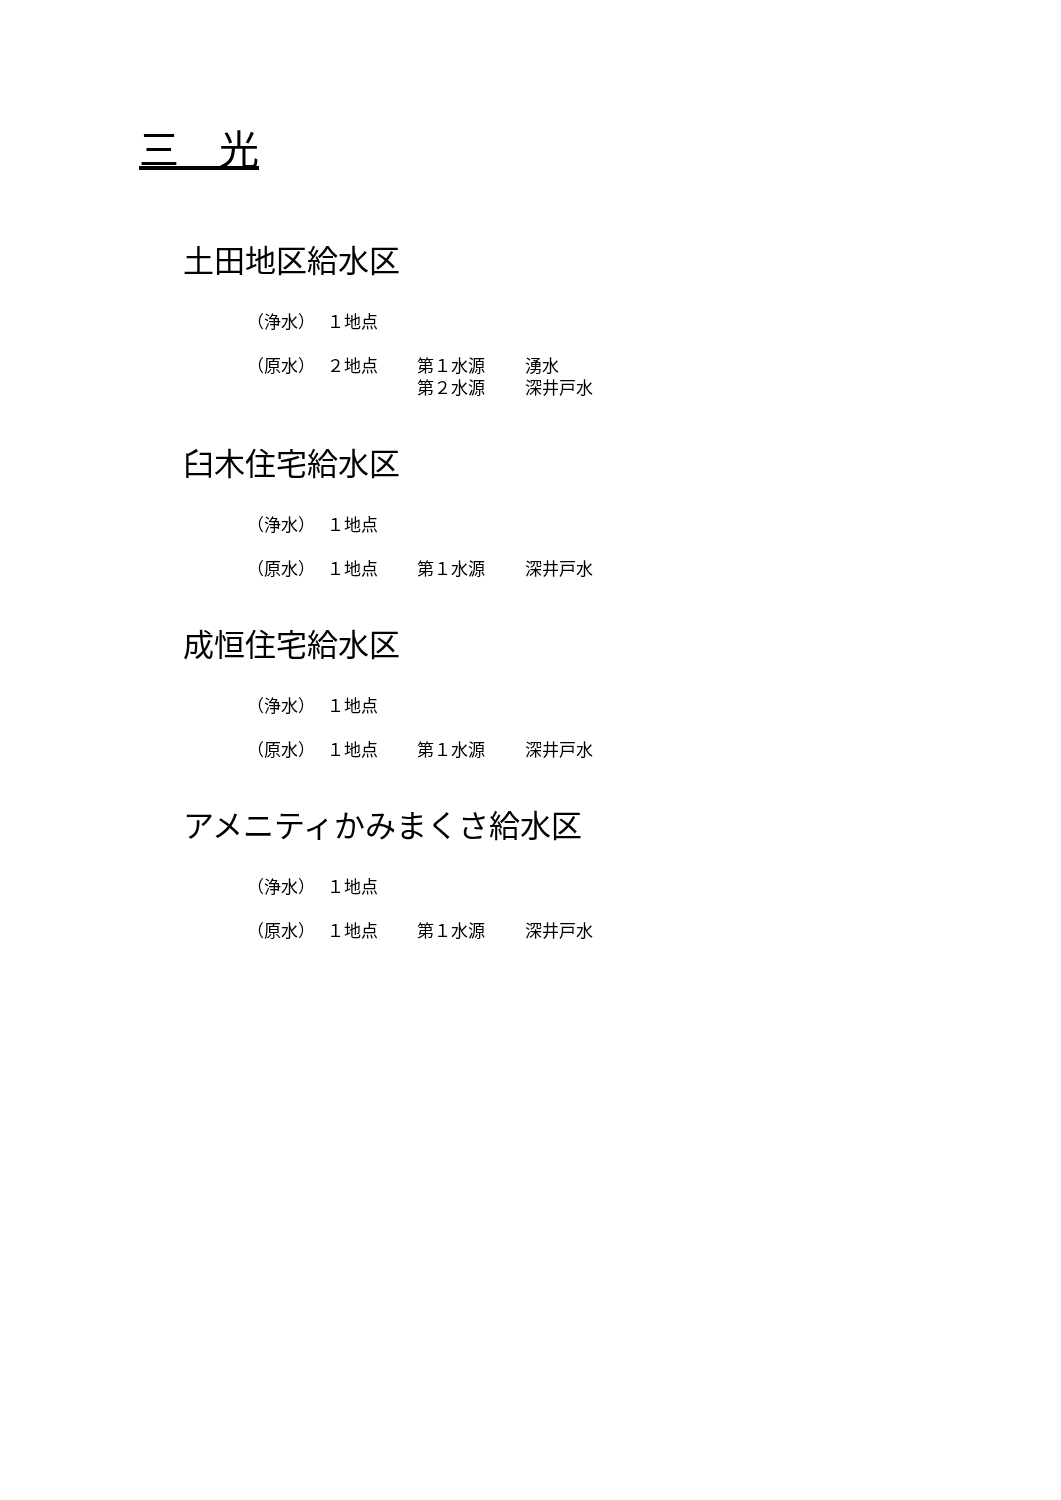三　光
土田地区給水区
（浄水） １地点
（原水） ２地点 第１水源 湧水
第２水源 深井戸水
臼木住宅給水区
（浄水） １地点
（原水） １地点 第１水源 深井戸水
成恒住宅給水区
（浄水） １地点
（原水） １地点 第１水源 深井戸水
アメニティかみまくさ給水区
（浄水） １地点
（原水） １地点 第１水源 深井戸水